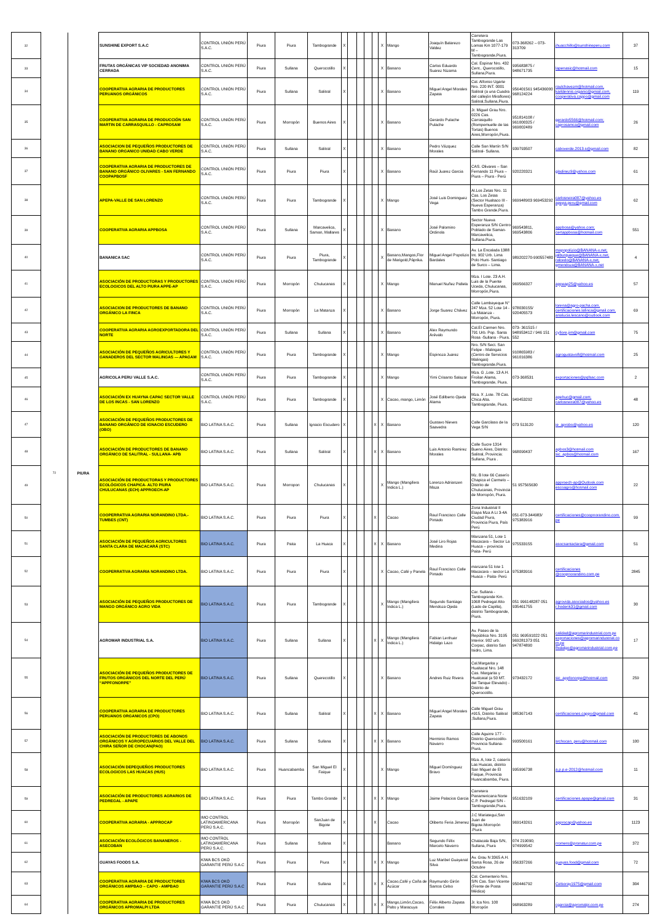| 32 | 72 | PIURA | SUNSHINE EXPORT S.A.C | CONTROL UNIÓN PERÚ S.A.C. | Piura | Piura | Tambogrande | X | | | | | X | Mango | Joaquín Balarezo Valdez | Carretera Tambogrande Las Lomas Km 1077-179 M – Tambogrande,Piura. | 073-368262 – 073-313709 | jhuacchillo@sunshineperu.com | 37 |
| 33 | | | FRUTAS ORGÁNICAS VIP SOCIEDAD ANONIMA CERRADA | CONTROL UNIÓN PERÚ S.A.C. | Piura | Sullana | Querocotillo | X | | | | | X | Banano | Carlos Eduardo Suarez Nizama | Cal. Espinar Nro. 432 Cent.. Querocotillo, Sullana,Piura. | 995683875 / 948671735 | lapenasic@hotmail.com | 15 |
| 34 | | | COOPERATIVA AGRARIA DE PRODUCTORES PERUANOS ORGÁNICOS | CONTROL UNIÓN PERÚ S.A.C. | Piura | Sullana | Salitral | X | | | | | X | Banano | Miguel Angel Morales Zapata | Cal. Alfonso Ugarte Nro. 220 INT. 0001 Salitral (a una Cuadra del callejón Miraflores) Salitral,Sullana,Piura. | 956401561 945436000 968124224 | raulchavezm@hotmail.com, karldennis.organic@gmail.com, cooperativa.cappo@gmail.com | 119 |
| 35 | | | COOPERATIVA AGRARIA DE PRODUCCIÓN SAN MARTIN DE CARRASQUILLO - CAPROSAM | CONTROL UNIÓN PERÚ S.A.C. | Piura | Morropón | Buenos Aires | X | | | | | X | Banano | Gerardo Pulache Pulache | Jr. Miguel Grau Nro. 0226 Cas. Carrasquillo (Rompemuelle de las Tortas) Buenos Aires,Morropón,Piura. | 951814108 / 961000325 / 969002489 | gerardo5566@hotmail.com; caprosamca@gmail.com | 26 |
| 36 | | | ASOCIACION DE PEQUEÑOS PRODUCTORES DE BANANO ORGANICO UNIDAD CABO VERDE | CONTROL UNIÓN PERÚ S.A.C. | Piura | Sullana | Salitral | X | | | | | X | Banano | Pedro Vázquez Morales | Calle San Martín S/N Salitral- Sullana. | 939793507 | caboverde.2013.s@gmail.com | 82 |
| 37 | | | COOPERATIVA AGRARIA DE PRODUCTORES DE BANANO ORGÁNICO OLIVARES - SAN FERNANDO COOPAPBOSF | CONTROL UNIÓN PERÚ S.A.C. | Piura | Piura | Piura | X | | | | | X | Banano | Raúl Juarez Garcia | CAS. Olivares – San Fernando 11 Piura – Piura – Piura - Perú | 920220321 | gladinez9@yahoo.com | 61 |
| 38 | | | APEPA-VALLE DE SAN LORENZO | CONTROL UNIÓN PERÚ S.A.C. | Piura | Piura | Tambogrande | X | | | | | X | Mango | José Luis Dominguez Vega | Al.Los Zetas Nro. 11 Cas. Los Zetas (Sector Hualtaco III - Nueva Esperanza) Tambo Grande,Piura. | 969948903 969453292 | carlosneira007@yahoo.es apepa.peru@gmail.com | 62 |
| 39 | | | COOPERATIVA AGRARIA APPBOSA | CONTROL UNIÓN PERÚ S.A.C. | Piura | Sullana | Marcavelica, Saman, Mallares | X | | | | | X | Banano | José Palomino Ordinola | Sector Nueva Esperanza S/N Centro Poblado de Saman-Marcavelica, Sullana.Piura. | 969543811, 969543806 | appbosa@yahoo.com; certappbosa@hotmail.com | 551 |
| 40 | | | BANANICA SAC | CONTROL UNIÓN PERÚ S.A.C. | Piura | Piura | Piura, Tambogrande | X | | | | | X | Banano,Mangos,Flor de Marigold,Páprika. | Miguel Angel Popolizio Bardales | Av. La Encalada 1388 Int. 902 Urb. Lima Polo Hunt- Santiago de Surco – Lima. | 989202270-990557480 | mapopolizio@BANANA-x.net; jalburqueque@BANANA-x.net; ralcedo@BANANA-x.net; gmendoza@BANANA-x.net | 4 |
| 41 | | | ASOCIACIÓN DE PRODUCTORAS Y PRODUCTORES ECOLOGICOS DEL ALTO PIURA APPE-AP | CONTROL UNIÓN PERÚ S.A.C. | Piura | Morropón | Chulucanas | X | | | | | X | Mango | Manuel Nuñez Pallela | Mza. I Lote. 23 A.H. Luis de la Puente Uceda, Chulucanas, Morropón,Piura. | 969566327 | appeap25@yahoo.es | 57 |
| 42 | | | ASOCIACION DE PRODUCTORES DE BANANO ORGÁNICO LA FINCA | CONTROL UNIÓN PERÚ S.A.C. | Piura | Morropón | La Matanza | X | | | | | X | Banano | Jorge Suarez Chávez | Calle Lambayeque N° 247 Mza. 52 Lote 14 - La Matanza - Morropón, Piura. | 978030155/ 920405573 | lorena@agro-pacha.com, certificaciones.lafinca@gmail.com, analucia.lescano@outlook.com | 69 |
| 43 | | | COOPERATIVA AGRARIA AGROEXPORTADORA DEL NORTE | CONTROL UNIÓN PERÚ S.A.C. | Piura | Sullana | Sullana | X | | | | | X | Banano | Alex Raymundo Arévalo | Cal.El Carmen Nro. 791 Urb. Pop. Santa Rosa -Sullana - Piura. | 073- 361515 / 948953412 / 946 151 552 | cyfiore.jim@gmail.com | 75 |
| 44 | | | ASOCIACIÓN DE PEQUEÑOS AGRICULTORES Y GANADEROS DEL SECTOR MALINGAS — APAGAM | CONTROL UNIÓN PERÚ S.A.C. | Piura | Piura | Tambogrande | X | | | | | X | Mango | Espinoza Juarez | Nro. S/N Sect. San Felipe - Malingas (Centro de Servicios Malingas) Tambogrande,Piura. | 910865983 / 961016386 | agrogustavo8@hotmail.com | 25 |
| 45 | | | AGRICOLA PERU VALLE S.A.C. | CONTROL UNIÓN PERÚ S.A.C. | Piura | Piura | Tambogrande | X | | | | | X | Mango | Yimi Crisanto Salazar | Mza. G ,Lote. 13 A.H. Froilan Alama, Tambogrande, Piura. | 073-368531 | exportaciones@pqfsac.com | 2 |
| 46 | | | ASOCIACIÓN EX HUAYNA CAPAC SECTOR VALLE DE LOS INCAS - SAN LORENZO | CONTROL UNIÓN PERÚ S.A.C. | Piura | Piura | Tambogrande | X | | | | | X | Cacao, mango, Limón | José Edilberto Ojeda Alama | Mza. X ,Lote. 78 Cas. Chica Alta. Tambogrande, Piura. | 949453292 | apehuc@gmail.com; carlosneira007@yahoo.es | 48 |
| 47 | | | ASOCIACIÓN DE PEQUEÑOS PRODUCTORES DE BANANO ORGÁNICO DE IGNACIO ESCUDERO (OBO) | BIO LATINA S.A.C. | Piura | Sullana | Ignacio Escudero | X | | | | X | X | Banano | Gustavo Nieves Saavedra | Calle Garcilaso de la Vega S/N | 073 513120 | ie_aprobo@yahoo.es | 120 |
| 48 | | | ASOCIACIÓN DE PRODUCTORES DE BANANO ORGÁNICO DE SALITRAL - SULLANA- APB | BIO LATINA S.A.C. | Piura | Sullana | Salitral | X | | | | X | X | Banano | Luis Antonio Ramirez Morales | Calle Sucre 1314 Bueno Aires, Distrito: Salitral, Provincia: Sullana, Piura . | 968090437 | apbos3@hotmail.com sic_apbos@hotmail.com | 167 |
| 49 | | | ASOCIACIÓN DE PRODUCTORAS Y PRODUCTORES ECOLÓGICOS CHAPICA- ALTO PIURA CHULUCANAS (ECH) APPROECH-AP | BIO LATINA S.A.C. | Piura | Morropon | Chulucanas | X | | | | | X | Mango (Mangifera Indica L.) | Lorenzo Adrianzen Maza | Mz. B lote 66 Caserío Chapica el Carmelo – Distrito de Chulucanas, Provincia de Morropón, Piura. | 51 957565630 | approech-ap@Outlook.com escoagro@hotmail.com | 22 |
| 50 | | | COOPERRATIVA AGRARIA NORANDINO LTDA.- TUMBES (CNT) | BIO LATINA S.A.C. | Piura | Piura | Piura | X | | | | X | | Cacao | Raul Francisco Calle Pintado | Zona Industrial II Etapa Mza A Lt 3-4A Ciudad Piura, Provincia Piura, País Perú | 051-073-344983/ 975383916 | certificaciones@coopnorandino.com.pe | 99 |
| 51 | | | ASOCIACIÓN DE PEQUEÑOS AGRICULTORES SANTA CLARA DE MACACARÁ (STC) | BIO LATINA S.A.C. | Piura | Paita | La Huaca | X | | | | X | X | Banano | José Liro Rojas Medina | Manzana 51, Lote 1 Macacara – Sector La Huaca – provincia Paita- Perú | 975533155 | asocsantaclara@gmail.com | 51 |
| 52 | | | COOPERRATIVA AGRARIA NORANDINO LTDA. | BIO LATINA S.A.C. | Piura | Piura | Piura | X | | | | | X | Cacao, Café y Panela | Raul Francisco Calle Pintado | manzana 51 lote 1 Macacara – sector La Huaca – Paita- Perú | 975383916 | certificaciones @coopnorandino.com.pe | 2845 |
| 53 | | | ASOCIACIÓN DE PEQUEÑOS PRODUCTORES DE MANGO ORGÁNICO AGRO VIDA | BIO LATINA S.A.C. | Piura | Piura | Tambogrande | X | | | | | X | Mango (Mangifera Indica L.) | Segundo Santiago Mendoza Ojeda | Car. Sullana - Tambogrande Km. 1068 Pedregal Alto (Lado de Capilla), distrito Tambogrande, Piura. | 051 996148287 051 935461755 | agrovida.asociados@yahoo.es r.frederik31@gmail.com | 30 |
| 54 | | | AGROMAR INDUSTRIAL S.A. | BIO LATINA S.A.C. | Piura | Sullana | Sullana | X | | | | X | X | Mango (Mangifera Indica L.) | Fabian Lenhuar Hidalgo Lazo | Av. Paseo de la República Nro. 3195 Interior. 902 urb. Corpac, distrito San Isidro, Lima. | 051 969591022 051 969281373 051 947874890 | calidad@agromarindustrial.com.pe exportaciones@agromarindustrial.com.pe fhidalgo@agromarindustrial.com.pe | 17 |
| 55 | | | ASOCIACIÓN DE PEQUEÑOS PRODUCTORES DE FRUTOS ORGÁNICOS DEL NORTE DEL PERÚ “APPFONORPE” | BIO LATINA S.A.C. | Piura | Sullana | Querecotillo | X | | | | | X | Banano | Andres Ruiz Rivera | Cal.Margarita y Hualtacal Nro. 148 Cas. Margarita y Hualcatal (a 50 MT. del Tanque Elevado) - Distrito de Querocotillo. | 973432172 | sic_appfonorpe@hotmail.com | 259 |
| 56 | | | COOPERATIVA AGRARIA DE PRODUCTORES PERUANOS ORGANICOS (CPO) | BIO LATINA S.A.C. | Piura | Sullana | Salitral | X | | | | X | X | Banano | Miguel Angel Morales Zapata | Calle Miguel Grau #915, Distrito Salitral ,Sullana,Piura. | 985367143 | certificaciones.cappo@gmail.com | 41 |
| 57 | | | ASOCIACIÓN DE PRODUCTORES DE ABONOS ORGÁNICOS Y AGROPECUARIOS DEL VALLE DEL CHIRA SEÑOR DE CHOCAN(PAO) | BIO LATINA S.A.C. | Piura | Sullana | Sullana | X | | | | X | X | Banano | Herminio Ramos Navarro | Calle Aguirre 177 - Distrito Querocotillo-Provincia Sullana-Piura. | 993500161 | srchocan_peru@hotmail.com | 100 |
| 58 | | | ASOCIACIÓN DEPEQUEÑOS PRODUCTORES ECOLOGICOS LAS HUACAS (HUS) | BIO LATINA S.A.C. | Piura | Huancabamba | San Miguel El Faique | X | | | | | X | Mango | Miguel Domínguez Bravo | Mza. A, lote 2, caserío Las Huacas, distrito San Miguel de El Faique, Provincia Huancabamba, Piura. | 995996738 | a.p.p.e-2012@hotmail.com | 11 |
| 59 | | | ASOCIACIÓN DE PRODUCTORES AGRARIOS DE PEDREGAL - APAPE | BIO LATINA S.A.C. | Piura | Piura | Tambo Grande | X | | | | X | X | Mango | Jaime Palacios Garcia | Carretera Panamericana Norte C.P. Pedregal S/N - Tambogrande,Piura. | 951632109 | certificaciones.apape@gmail.com | 31 |
| 60 | | | COOPERATIVA AGRARIA - APPROCAP | IMO CONTROL LATINOAMERICANA PERÚ S.A.C. | Piura | Morropón | SanJuan de Bigote | X | | | | X | | Cacao | Oliberto Feria Jimenez | J.C Mariategui,San Juan de Bigote.Morropón .Piura | 969143261 | approcap@yahoo.es | 1123 |
| 61 | | | ASOCIACIÓN ECOLÓGICOS BANANEROS - ASECOBAN | IMO CONTROL LATINOAMERICANA PERÚ S.A.C. | Piura | Sullana | Sullana | X | | | | | | Banano | Segundo Félix Marcelo Navarro | Chalacala Baja S/N, Sullana, Piura | 074 219090; 974999542 | rromero@pronatur.com.pe | 372 |
| 62 | | | GUAYAS FOODS S.A. | KIWA BCS OKÖ GARANTIE PERÚ S.A.C | Piura | Piura | Piura | X | | | | X | X | Mango | Luz Maribel Guayanal Silva | Av. Grau N 3365 A.H. Santa Rosa, 26 de Octubre | 956337266 | guayas.food@gmail.com | 72 |
| 63 | | | COOPERATIVA AGRARIA DE PRODUCTORES ORGÁNICOS AMPBAO – CAPO - AMPBAO | KIWA BCS OKÖ GARANTIE PERÚ S.A.C | Piura | Piura | Sullana | X | | | | X | X | Cacao,Café y Caña de Azúcar | Raymundo Girón Santos Celso | Cal. Cementerio Nro. S/N Cas. San Vicente (Frente de Posta Médica) | 950446792 | Celsoray1975@gmail.com | 304 |
| 64 | | | COOPERATIVA AGRARIA DE PRODUCTORES ORGÁNICOS APROMALPI LTDA | KIWA BCS OKÖ GARANTIE PERÚ S.A.C | Piura | Piura | Chulucanas | X | | | | X | X | Mango,Limón,Cacao, Palto y Maracuya | Félix Alberto Zapata Corrales | Jr. Ica Nro. 100 Morropón | 968963289 | cgarcia@apromalpi.com.pe | 274 |